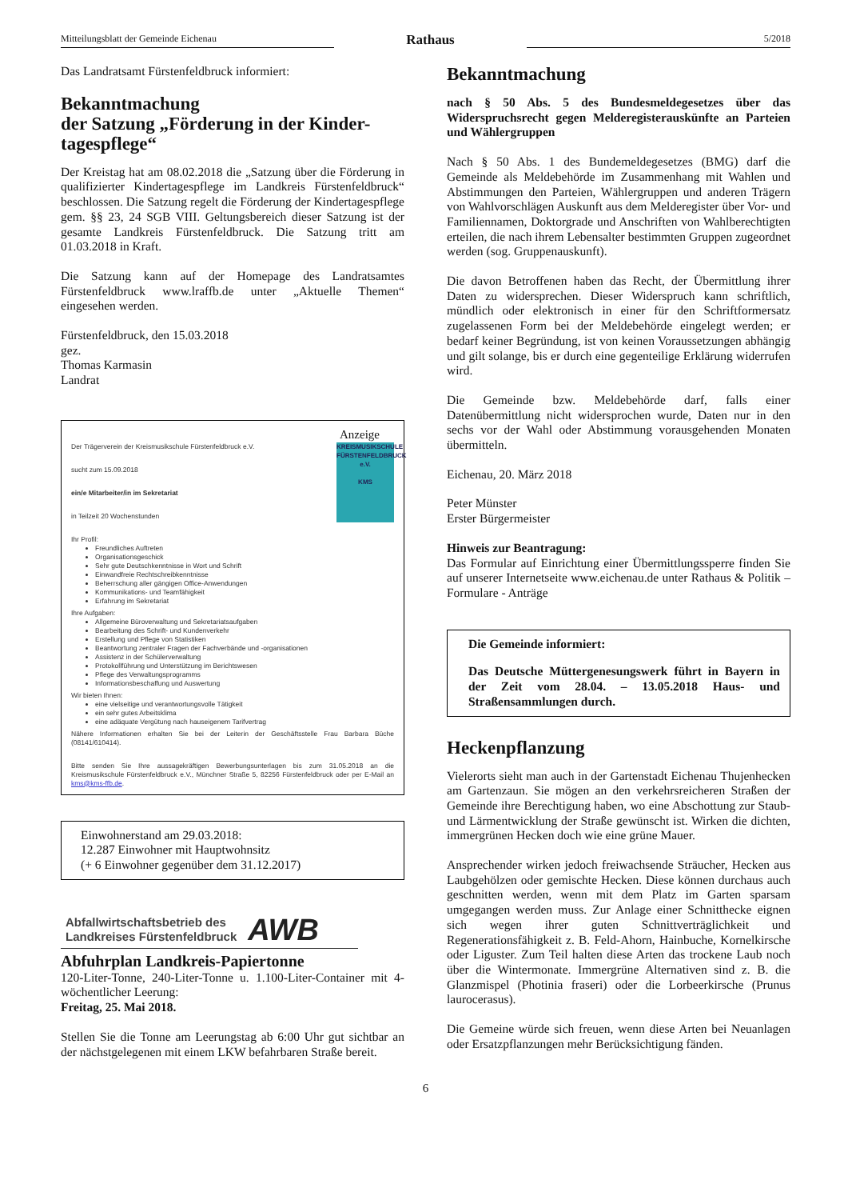Mitteilungsblatt der Gemeinde Eichenau
Rathaus
5/2018
Das Landratsamt Fürstenfeldbruck informiert:
Bekanntmachung
der Satzung „Förderung in der Kinder-tagespflege“
Der Kreistag hat am 08.02.2018 die „Satzung über die Förderung in qualifizierter Kindertagespflege im Landkreis Fürstenfeldbruck“ beschlossen. Die Satzung regelt die Förderung der Kindertagespflege gem. §§ 23, 24 SGB VIII. Geltungsbereich dieser Satzung ist der gesamte Landkreis Fürstenfeldbruck. Die Satzung tritt am 01.03.2018 in Kraft.
Die Satzung kann auf der Homepage des Landratsamtes Fürstenfeldbruck www.lraffb.de unter „Aktuelle Themen“ eingesehen werden.
Fürstenfeldbruck, den 15.03.2018
gez.
Thomas Karmasin
Landrat
Anzeige
KREISMUSIKSCHULE FÜRSTENFELDBRUCK e.V.
KMS
Der Trägerverein der Kreismusikschule Fürstenfeldbruck e.V.
sucht zum 15.09.2018
ein/e Mitarbeiter/in im Sekretariat
in Teilzeit 20 Wochenstunden
Ihr Profil:
Freundliches Auftreten
Organisationsgeschick
Sehr gute Deutschkenntnisse in Wort und Schrift
Einwandfreie Rechtschreibkenntnisse
Beherrschung aller gängigen Office-Anwendungen
Kommunikations- und Teamfähigkeit
Erfahrung im Sekretariat
Ihre Aufgaben:
Allgemeine Büroverwaltung und Sekretariatsaufgaben
Bearbeitung des Schrift- und Kundenverkehr
Erstellung und Pflege von Statistiken
Beantwortung zentraler Fragen der Fachverbände und -organisationen
Assistenz in der Schülerverwaltung
Protokollführung und Unterstützung im Berichtswesen
Pflege des Verwaltungsprogramms
Informationsbeschaffung und Auswertung
Wir bieten Ihnen:
eine vielseitige und verantwortungsvolle Tätigkeit
ein sehr gutes Arbeitsklima
eine adäquate Vergütung nach hauseigenem Tarifvertrag
Nähere Informationen erhalten Sie bei der Leiterin der Geschäftsstelle Frau Barbara Büche (08141/610414).
Bitte senden Sie Ihre aussagekräftigen Bewerbungsunterlagen bis zum 31.05.2018 an die Kreismusikschule Fürstenfeldbruck e.V., Münchner Straße 5, 82256 Fürstenfeldbruck oder per E-Mail an kms@kms-ffb.de.
Einwohnerstand am 29.03.2018:
12.287 Einwohner mit Hauptwohnsitz
(+ 6 Einwohner gegenüber dem 31.12.2017)
Abfallwirtschaftsbetrieb des
Landkreises Fürstenfeldbruck
AWB
Abfuhrplan Landkreis-Papiertonne
120-Liter-Tonne, 240-Liter-Tonne u. 1.100-Liter-Container mit 4-wöchentlicher Leerung:
Freitag, 25. Mai 2018.
Stellen Sie die Tonne am Leerungstag ab 6:00 Uhr gut sichtbar an der nächstgelegenen mit einem LKW befahrbaren Straße bereit.
Bekanntmachung
nach § 50 Abs. 5 des Bundesmeldegesetzes über das Widerspruchsrecht gegen Melderegisterauskünfte an Parteien und Wählergruppen
Nach § 50 Abs. 1 des Bundemeldegesetzes (BMG) darf die Gemeinde als Meldebehörde im Zusammenhang mit Wahlen und Abstimmungen den Parteien, Wählergruppen und anderen Trägern von Wahlvorschlägen Auskunft aus dem Melderegister über Vor- und Familiennamen, Doktorgrade und Anschriften von Wahlberechtigten erteilen, die nach ihrem Lebensalter bestimmten Gruppen zugeordnet werden (sog. Gruppenauskunft).
Die davon Betroffenen haben das Recht, der Übermittlung ihrer Daten zu widersprechen. Dieser Widerspruch kann schriftlich, mündlich oder elektronisch in einer für den Schriftformersatz zugelassenen Form bei der Meldebehörde eingelegt werden; er bedarf keiner Begründung, ist von keinen Voraussetzungen abhängig und gilt solange, bis er durch eine gegenteilige Erklärung widerrufen wird.
Die Gemeinde bzw. Meldebehörde darf, falls einer Datenübermittlung nicht widersprochen wurde, Daten nur in den sechs vor der Wahl oder Abstimmung vorausgehenden Monaten übermitteln.
Eichenau, 20. März 2018
Peter Münster
Erster Bürgermeister
Hinweis zur Beantragung:
Das Formular auf Einrichtung einer Übermittlungssperre finden Sie auf unserer Internetseite www.eichenau.de unter Rathaus & Politik – Formulare - Anträge
Die Gemeinde informiert:
Das Deutsche Müttergenesungswerk führt in Bayern in der Zeit vom 28.04. – 13.05.2018 Haus- und Straßensammlungen durch.
Heckenpflanzung
Vielerorts sieht man auch in der Gartenstadt Eichenau Thujenhecken am Gartenzaun. Sie mögen an den verkehrsreicheren Straßen der Gemeinde ihre Berechtigung haben, wo eine Abschottung zur Staub- und Lärmentwicklung der Straße gewünscht ist. Wirken die dichten, immergrünen Hecken doch wie eine grüne Mauer.
Ansprechender wirken jedoch freiwachsende Sträucher, Hecken aus Laubgehölzen oder gemischte Hecken. Diese können durchaus auch geschnitten werden, wenn mit dem Platz im Garten sparsam umgegangen werden muss. Zur Anlage einer Schnitthecke eignen sich wegen ihrer guten Schnittverträglichkeit und Regenerationsfähigkeit z. B. Feld-Ahorn, Hainbuche, Kornelkirsche oder Liguster. Zum Teil halten diese Arten das trockene Laub noch über die Wintermonate. Immergrüne Alternativen sind z. B. die Glanzmispel (Photinia fraseri) oder die Lorbeerkirsche (Prunus laurocerasus).
Die Gemeine würde sich freuen, wenn diese Arten bei Neuanlagen oder Ersatzpflanzungen mehr Berücksichtigung fänden.
6